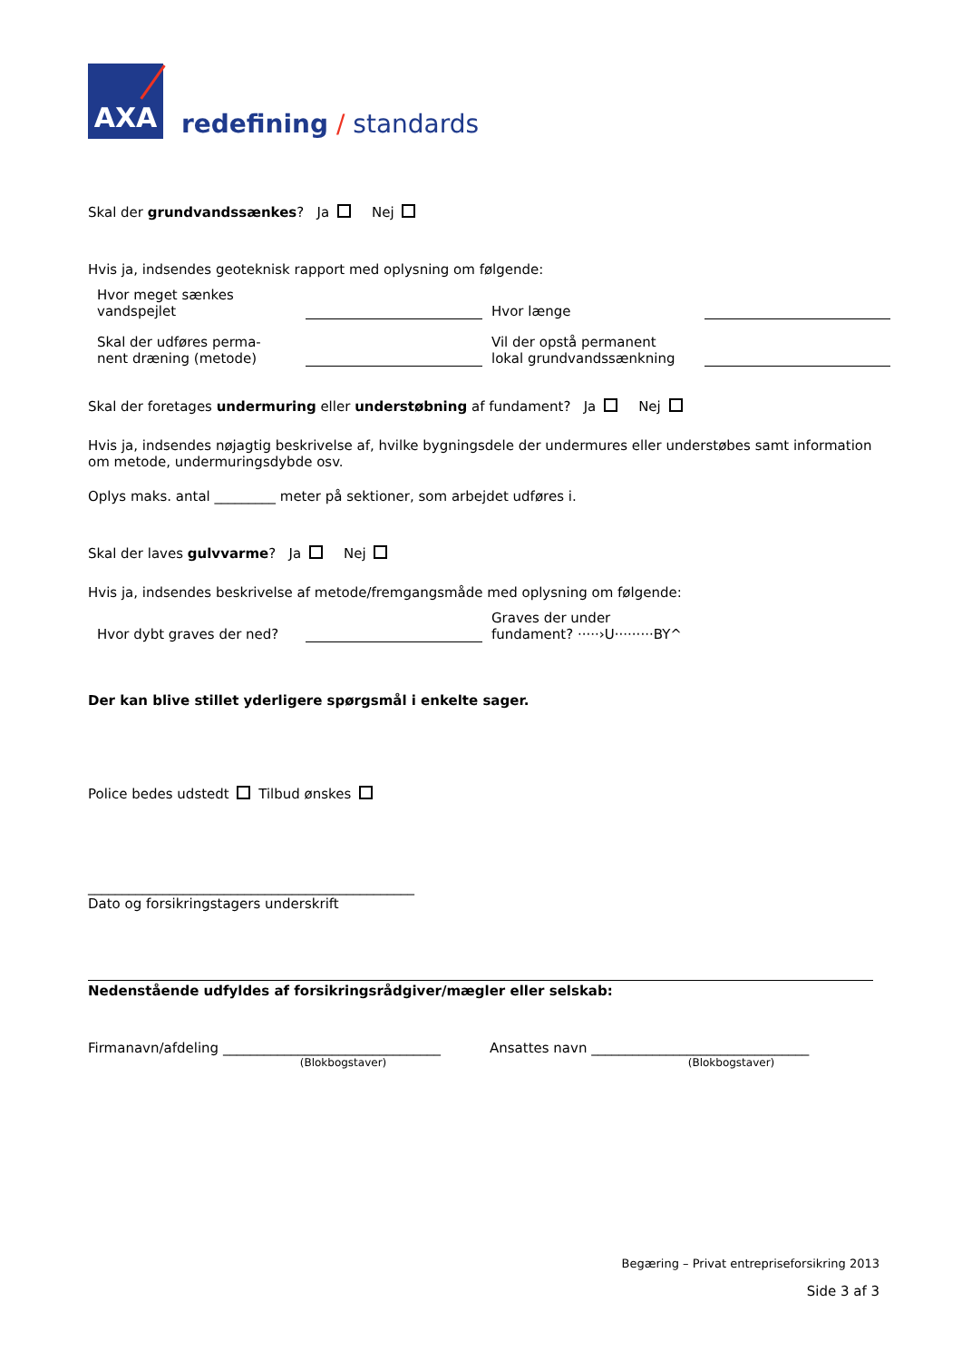AXA
redefining / standards
Skal der grundvandssænkes? Ja Nej
Hvis ja, indsendes geoteknisk rapport med oplysning om følgende:
Hvor meget sænkes
vandspejlet
Hvor længe
Skal der udføres perma-
nent dræning (metode)
Vil der opstå permanent
lokal grundvandssænkning
Skal der foretages undermuring eller understøbning af fundament? Ja Nej
Hvis ja, indsendes nøjagtig beskrivelse af, hvilke bygningsdele der undermures eller understøbes samt information om metode, undermuringsdybde osv.
Oplys maks. antal _________ meter på sektioner, som arbejdet udføres i.
Skal der laves gulvvarme? Ja Nej
Hvis ja, indsendes beskrivelse af metode/fremgangsmåde med oplysning om følgende:
Hvor dybt graves der ned?
Graves der under
fundament? ·····›U·········BY^
Der kan blive stillet yderligere spørgsmål i enkelte sager.
Police bedes udstedt Tilbud ønskes
________________________________________________
Dato og forsikringstagers underskrift
Nedenstående udfyldes af forsikringsrådgiver/mægler eller selskab:
Firmanavn/afdeling ________________________________
(Blokbogstaver)
Ansattes navn ________________________________
(Blokbogstaver)
Begæring – Privat entrepriseforsikring 2013
Side 3 af 3